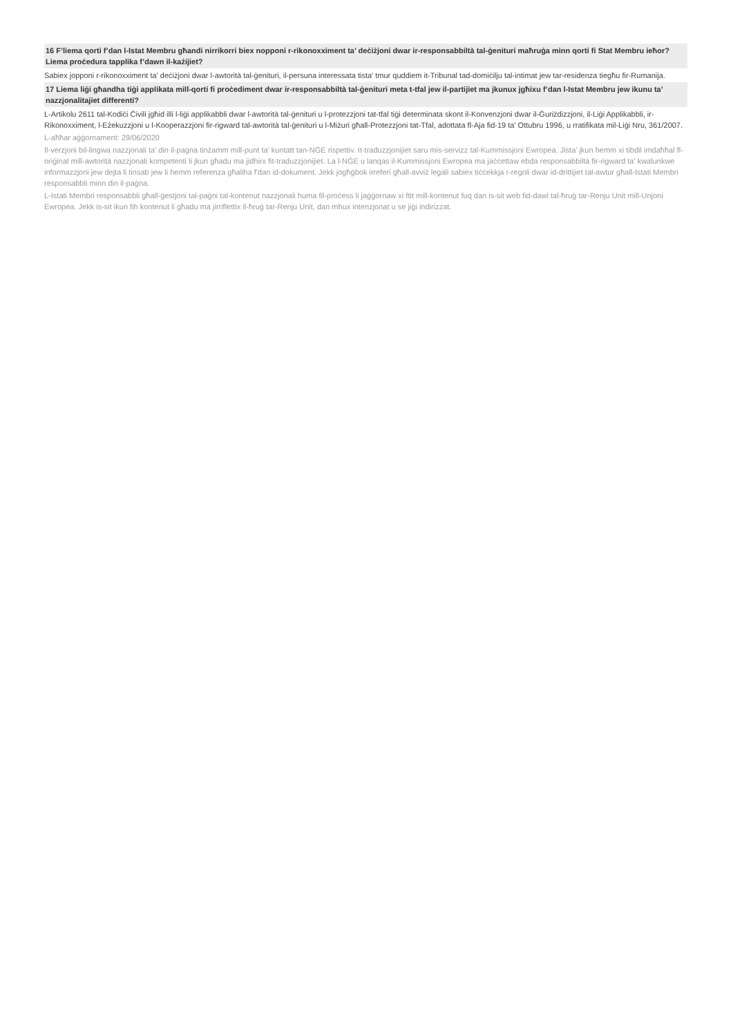16 F’liema qorti f’dan l-Istat Membru għandi nirrikorri biex nopponi r-rikonoxximent ta’ deċiżjoni dwar ir-responsabbiltà tal-ġenituri maħruġa minn qorti fi Stat Membru ieħor? Liema proċedura tapplika f’dawn il-każijiet?
Sabiex jopponi r-rikonoxximent ta' deċiżjoni dwar l-awtorità tal-ġenituri, il-persuna interessata tista' tmur quddiem it-Tribunal tad-domiċilju tal-intimat jew tar-residenza tiegħu fir-Rumanija.
17 Liema liġi għandha tiġi applikata mill-qorti fi proċediment dwar ir-responsabbiltà tal-ġenituri meta t-tfal jew il-partijiet ma jkunux jgħixu f’dan l-Istat Membru jew ikunu ta’ nazzjonalitajiet differenti?
L-Artikolu 2611 tal-Kodiċi Ċivili jgħid illi l-liġi applikabbli dwar l-awtorità tal-ġenituri u l-protezzjoni tat-tfal tiġi determinata skont il-Konvenzjoni dwar il-Ġuriżdizzjoni, il-Liġi Applikabbli, ir-Rikonoxximent, l-Eżekuzzjoni u l-Kooperazzjoni fir-rigward tal-awtorità tal-ġenituri u l-Miżuri għall-Protezzjoni tat-Tfal, adottata fl-Aja fid-19 ta' Ottubru 1996, u rratifikata mil-Liġi Nru, 361/2007.
L-aħħar aġġornament: 29/06/2020
Il-verzjoni bil-lingwa nazzjonali ta’ din il-paġna tinżamm mill-punt ta’ kuntatt tan-NĠE rispettiv. It-traduzzjonijiet saru mis-servizz tal-Kummissjoni Ewropea. Jista' jkun hemm xi tibdil imdaħħal fl-oriġinal mill-awtorità nazzjonali kompetenti li jkun għadu ma jidhirx fit-traduzzjonijiet. La l-NĠE u lanqas il-Kummissjoni Ewropea ma jaċċettaw ebda responsabbiltà fir-rigward ta' kwalunkwe informazzjoni jew dejta li tinsab jew li hemm referenza għaliha f'dan id-dokument. Jekk jogħġbok irreferi għall-avviż legali sabiex tiċċekkja r-regoli dwar id-drittijiet tal-awtur għall-Istati Membri responsabbli minn din il-paġna.
L-Istati Membri responsabbli għall-ġestjoni tal-paġni tal-kontenut nazzjonali huma fil-proċess li jaġġornaw xi ftit mill-kontenut fuq dan is-sit web fid-dawl tal-ħruġ tar-Renju Unit mill-Unjoni Ewropea. Jekk is-sit ikun fih kontenut li għadu ma jirriflettix il-ħruġ tar-Renju Unit, dan mhux intenzjonat u se jiġi indirizzat.